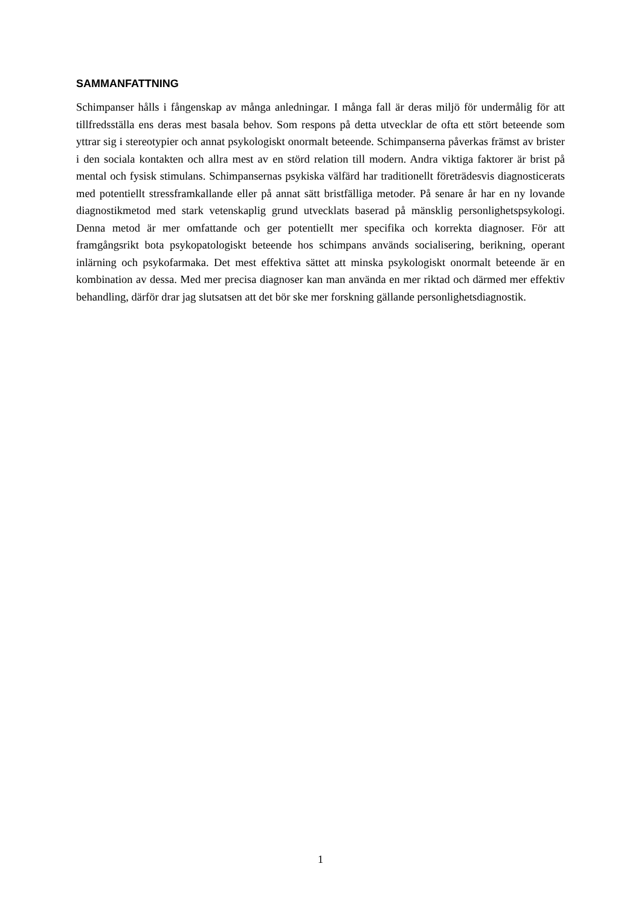SAMMANFATTNING
Schimpanser hålls i fångenskap av många anledningar. I många fall är deras miljö för undermålig för att tillfredsställa ens deras mest basala behov. Som respons på detta utvecklar de ofta ett stört beteende som yttrar sig i stereotypier och annat psykologiskt onormalt beteende. Schimpanserna påverkas främst av brister i den sociala kontakten och allra mest av en störd relation till modern. Andra viktiga faktorer är brist på mental och fysisk stimulans. Schimpansernas psykiska välfärd har traditionellt företrädesvis diagnosticerats med potentiellt stressframkallande eller på annat sätt bristfälliga metoder. På senare år har en ny lovande diagnostikmetod med stark vetenskaplig grund utvecklats baserad på mänsklig personlighetspsykologi. Denna metod är mer omfattande och ger potentiellt mer specifika och korrekta diagnoser. För att framgångsrikt bota psykopatologiskt beteende hos schimpans används socialisering, berikning, operant inlärning och psykofarmaka. Det mest effektiva sättet att minska psykologiskt onormalt beteende är en kombination av dessa. Med mer precisa diagnoser kan man använda en mer riktad och därmed mer effektiv behandling, därför drar jag slutsatsen att det bör ske mer forskning gällande personlighetsdiagnostik.
1